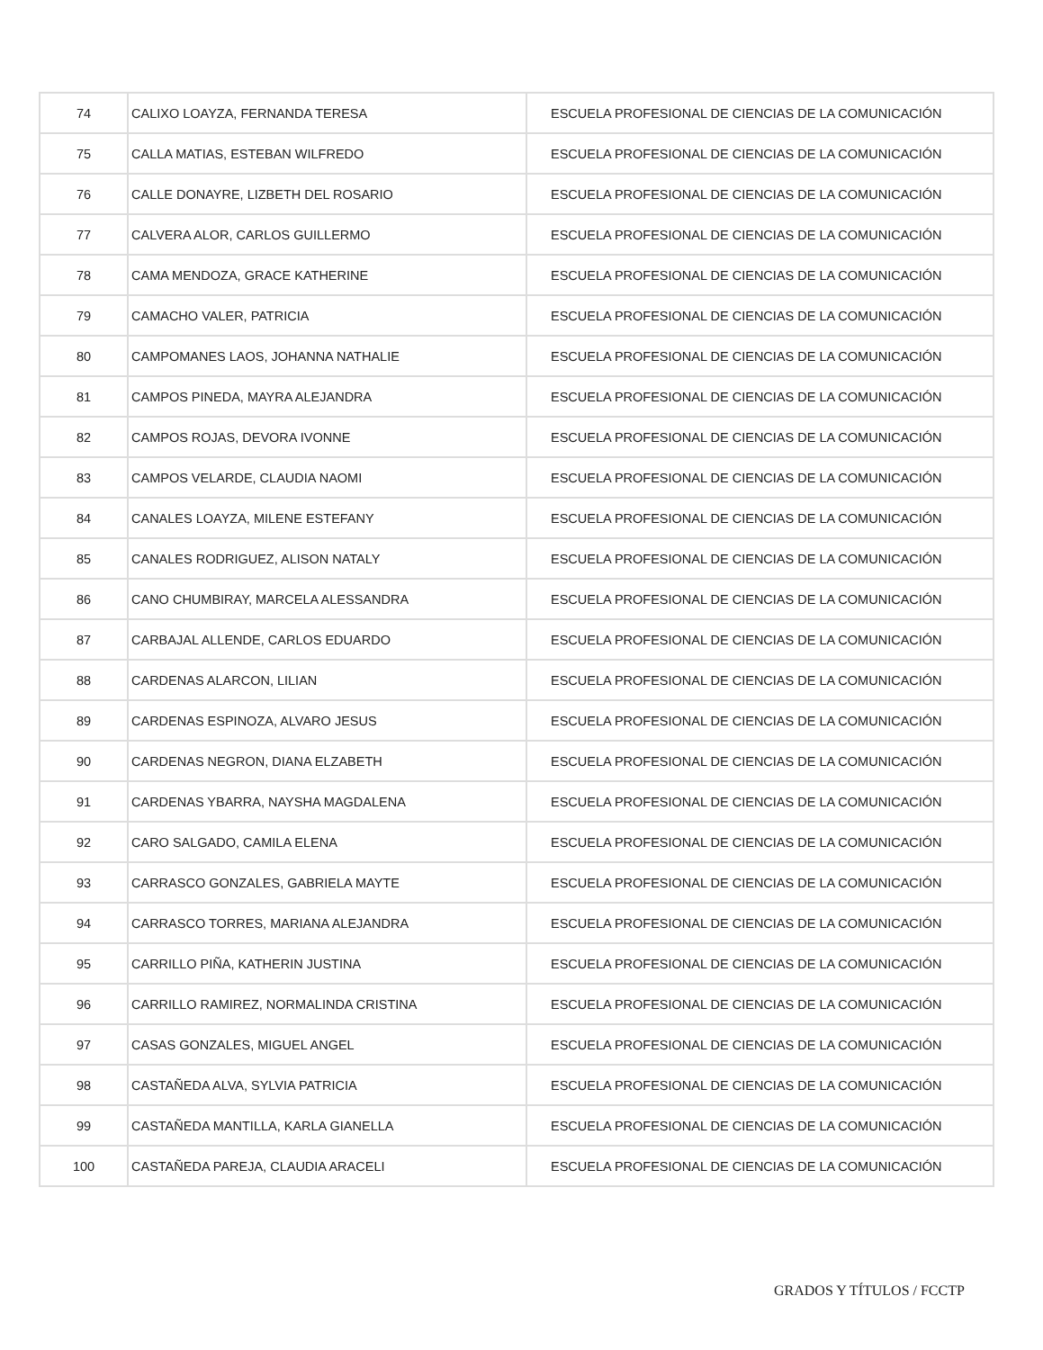| 74 | CALIXO LOAYZA, FERNANDA TERESA | ESCUELA PROFESIONAL DE CIENCIAS DE LA COMUNICACIÓN |
| 75 | CALLA MATIAS, ESTEBAN WILFREDO | ESCUELA PROFESIONAL DE CIENCIAS DE LA COMUNICACIÓN |
| 76 | CALLE DONAYRE, LIZBETH DEL ROSARIO | ESCUELA PROFESIONAL DE CIENCIAS DE LA COMUNICACIÓN |
| 77 | CALVERA ALOR, CARLOS GUILLERMO | ESCUELA PROFESIONAL DE CIENCIAS DE LA COMUNICACIÓN |
| 78 | CAMA MENDOZA, GRACE KATHERINE | ESCUELA PROFESIONAL DE CIENCIAS DE LA COMUNICACIÓN |
| 79 | CAMACHO VALER, PATRICIA | ESCUELA PROFESIONAL DE CIENCIAS DE LA COMUNICACIÓN |
| 80 | CAMPOMANES LAOS, JOHANNA NATHALIE | ESCUELA PROFESIONAL DE CIENCIAS DE LA COMUNICACIÓN |
| 81 | CAMPOS PINEDA, MAYRA ALEJANDRA | ESCUELA PROFESIONAL DE CIENCIAS DE LA COMUNICACIÓN |
| 82 | CAMPOS ROJAS, DEVORA IVONNE | ESCUELA PROFESIONAL DE CIENCIAS DE LA COMUNICACIÓN |
| 83 | CAMPOS VELARDE, CLAUDIA NAOMI | ESCUELA PROFESIONAL DE CIENCIAS DE LA COMUNICACIÓN |
| 84 | CANALES LOAYZA, MILENE ESTEFANY | ESCUELA PROFESIONAL DE CIENCIAS DE LA COMUNICACIÓN |
| 85 | CANALES RODRIGUEZ, ALISON NATALY | ESCUELA PROFESIONAL DE CIENCIAS DE LA COMUNICACIÓN |
| 86 | CANO CHUMBIRAY, MARCELA ALESSANDRA | ESCUELA PROFESIONAL DE CIENCIAS DE LA COMUNICACIÓN |
| 87 | CARBAJAL ALLENDE, CARLOS EDUARDO | ESCUELA PROFESIONAL DE CIENCIAS DE LA COMUNICACIÓN |
| 88 | CARDENAS ALARCON, LILIAN | ESCUELA PROFESIONAL DE CIENCIAS DE LA COMUNICACIÓN |
| 89 | CARDENAS ESPINOZA, ALVARO JESUS | ESCUELA PROFESIONAL DE CIENCIAS DE LA COMUNICACIÓN |
| 90 | CARDENAS NEGRON, DIANA ELZABETH | ESCUELA PROFESIONAL DE CIENCIAS DE LA COMUNICACIÓN |
| 91 | CARDENAS YBARRA, NAYSHA MAGDALENA | ESCUELA PROFESIONAL DE CIENCIAS DE LA COMUNICACIÓN |
| 92 | CARO SALGADO, CAMILA ELENA | ESCUELA PROFESIONAL DE CIENCIAS DE LA COMUNICACIÓN |
| 93 | CARRASCO GONZALES, GABRIELA MAYTE | ESCUELA PROFESIONAL DE CIENCIAS DE LA COMUNICACIÓN |
| 94 | CARRASCO TORRES, MARIANA ALEJANDRA | ESCUELA PROFESIONAL DE CIENCIAS DE LA COMUNICACIÓN |
| 95 | CARRILLO PIÑA, KATHERIN JUSTINA | ESCUELA PROFESIONAL DE CIENCIAS DE LA COMUNICACIÓN |
| 96 | CARRILLO RAMIREZ, NORMALINDA CRISTINA | ESCUELA PROFESIONAL DE CIENCIAS DE LA COMUNICACIÓN |
| 97 | CASAS GONZALES, MIGUEL ANGEL | ESCUELA PROFESIONAL DE CIENCIAS DE LA COMUNICACIÓN |
| 98 | CASTAÑEDA ALVA, SYLVIA PATRICIA | ESCUELA PROFESIONAL DE CIENCIAS DE LA COMUNICACIÓN |
| 99 | CASTAÑEDA MANTILLA, KARLA GIANELLA | ESCUELA PROFESIONAL DE CIENCIAS DE LA COMUNICACIÓN |
| 100 | CASTAÑEDA PAREJA, CLAUDIA ARACELI | ESCUELA PROFESIONAL DE CIENCIAS DE LA COMUNICACIÓN |
GRADOS Y TÍTULOS / FCCTP